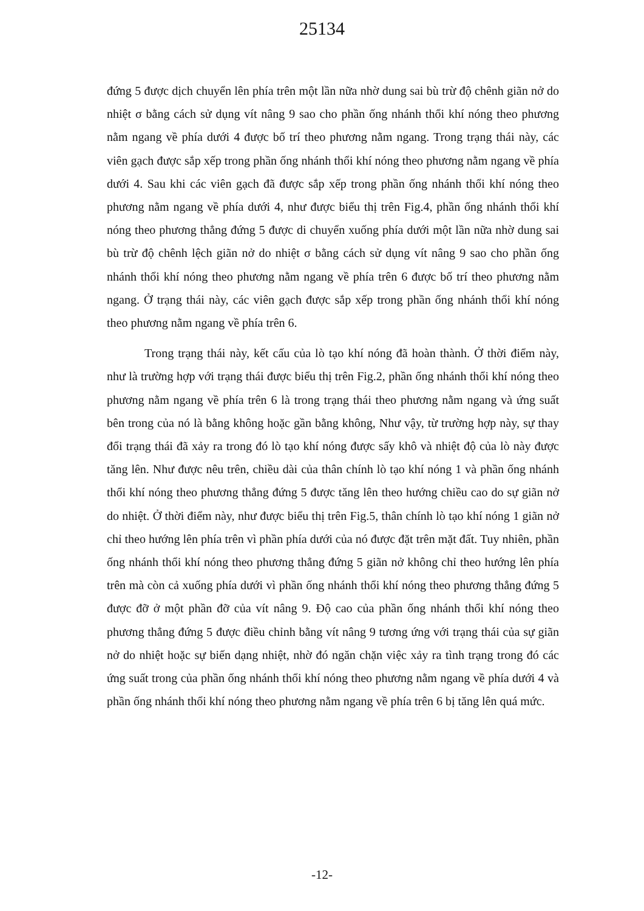25134
đứng 5 được dịch chuyển lên phía trên một lần nữa nhờ dung sai bù trừ độ chênh giãn nở do nhiệt σ bằng cách sử dụng vít nâng 9 sao cho phần ống nhánh thổi khí nóng theo phương nằm ngang về phía dưới 4 được bố trí theo phương nằm ngang. Trong trạng thái này, các viên gạch được sắp xếp trong phần ống nhánh thổi khí nóng theo phương nằm ngang về phía dưới 4. Sau khi các viên gạch đã được sắp xếp trong phần ống nhánh thổi khí nóng theo phương nằm ngang về phía dưới 4, như được biểu thị trên Fig.4, phần ống nhánh thổi khí nóng theo phương thẳng đứng 5 được di chuyển xuống phía dưới một lần nữa nhờ dung sai bù trừ độ chênh lệch giãn nở do nhiệt σ bằng cách sử dụng vít nâng 9 sao cho phần ống nhánh thổi khí nóng theo phương nằm ngang về phía trên 6 được bố trí theo phương nằm ngang. Ở trạng thái này, các viên gạch được sắp xếp trong phần ống nhánh thổi khí nóng theo phương nằm ngang về phía trên 6.
Trong trạng thái này, kết cấu của lò tạo khí nóng đã hoàn thành. Ở thời điểm này, như là trường hợp với trạng thái được biểu thị trên Fig.2, phần ống nhánh thổi khí nóng theo phương nằm ngang về phía trên 6 là trong trạng thái theo phương nằm ngang và ứng suất bên trong của nó là bằng không hoặc gần bằng không, Như vậy, từ trường hợp này, sự thay đổi trạng thái đã xảy ra trong đó lò tạo khí nóng được sấy khô và nhiệt độ của lò này được tăng lên. Như được nêu trên, chiều dài của thân chính lò tạo khí nóng 1 và phần ống nhánh thổi khí nóng theo phương thẳng đứng 5 được tăng lên theo hướng chiều cao do sự giãn nở do nhiệt. Ở thời điểm này, như được biểu thị trên Fig.5, thân chính lò tạo khí nóng 1 giãn nở chỉ theo hướng lên phía trên vì phần phía dưới của nó được đặt trên mặt đất. Tuy nhiên, phần ống nhánh thổi khí nóng theo phương thẳng đứng 5 giãn nở không chỉ theo hướng lên phía trên mà còn cả xuống phía dưới vì phần ống nhánh thổi khí nóng theo phương thẳng đứng 5 được đỡ ở một phần đỡ của vít nâng 9. Độ cao của phần ống nhánh thổi khí nóng theo phương thẳng đứng 5 được điều chỉnh bằng vít nâng 9 tương ứng với trạng thái của sự giãn nở do nhiệt hoặc sự biến dạng nhiệt, nhờ đó ngăn chặn việc xảy ra tình trạng trong đó các ứng suất trong của phần ống nhánh thổi khí nóng theo phương nằm ngang về phía dưới 4 và phần ống nhánh thổi khí nóng theo phương nằm ngang về phía trên 6 bị tăng lên quá mức.
-12-